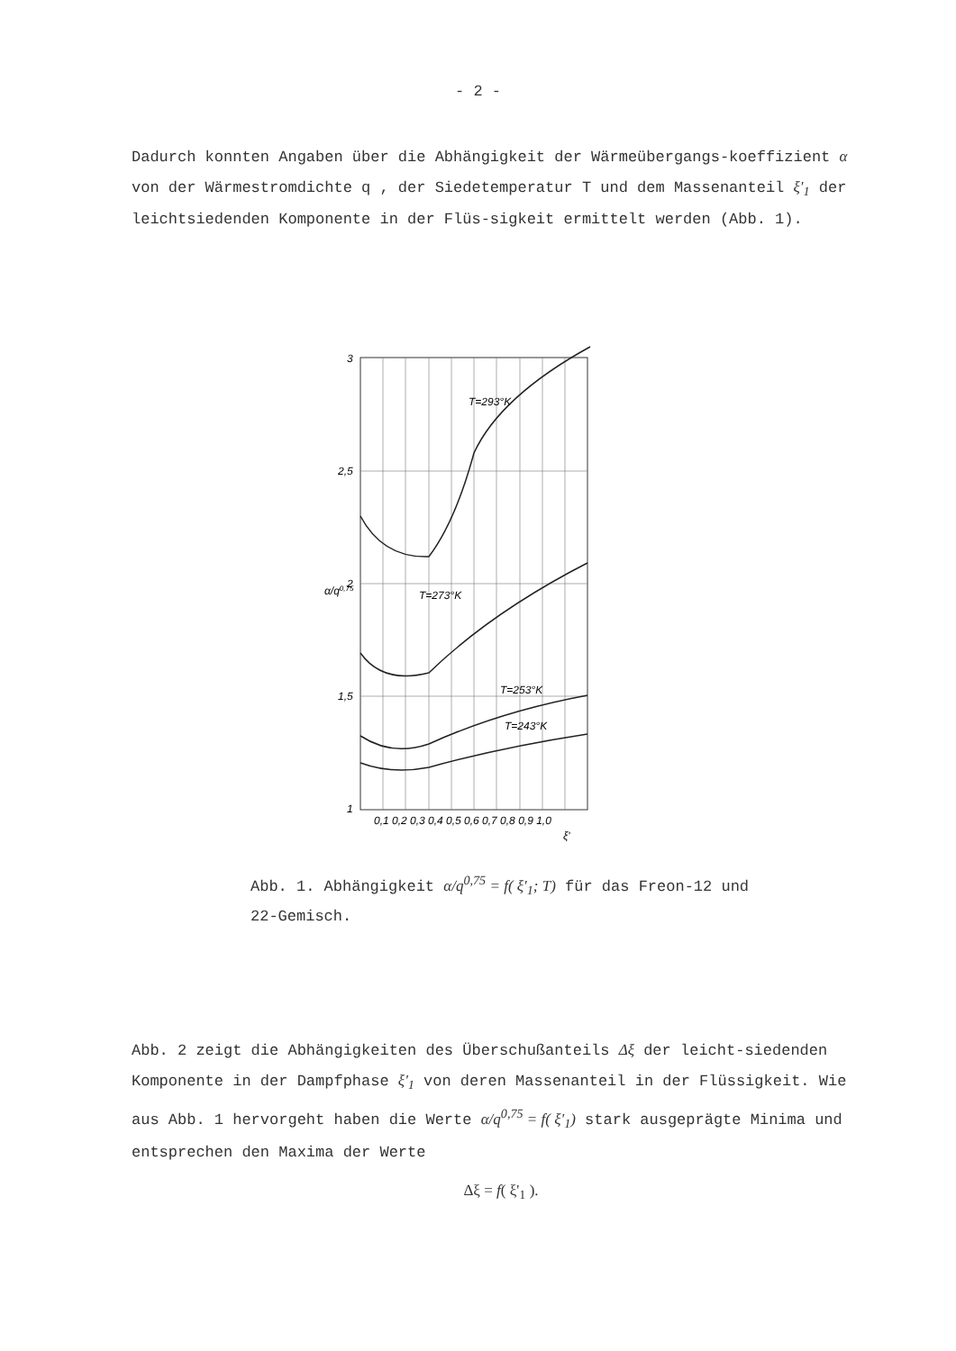- 2 -
Dadurch konnten Angaben über die Abhängigkeit der Wärmeübergangs-koeffizient α von der Wärmestromdichte q , der Siedetemperatur T und dem Massenanteil ξ'<sub>1</sub> der leichtsiedenden Komponente in der Flüs-sigkeit ermittelt werden (Abb. 1).
T=293°K
T=273°K
T=253°K
T=243°K
3
2,5
2
1,5
1
0,1 0,2 0,3 0,4 0,5 0,6 0,7 0,8 0,9 1,0
α/q0,75
ξ'
Abb. 1. Abhängigkeit α/q<sup>0,75</sup> = f( ξ'<sub>1</sub>; T) für das Freon-12 und 22-Gemisch.
Abb. 2 zeigt die Abhängigkeiten des Überschußanteils Δξ der leicht-siedenden Komponente in der Dampfphase ξ'<sub>1</sub> von deren Massenanteil in der Flüssigkeit. Wie aus Abb. 1 hervorgeht haben die Werte α/q<sup>0,75</sup> = f( ξ'<sub>1</sub>) stark ausgeprägte Minima und entsprechen den Maxima der Werte
Δξ = f( ξ'<sub>1</sub> ).